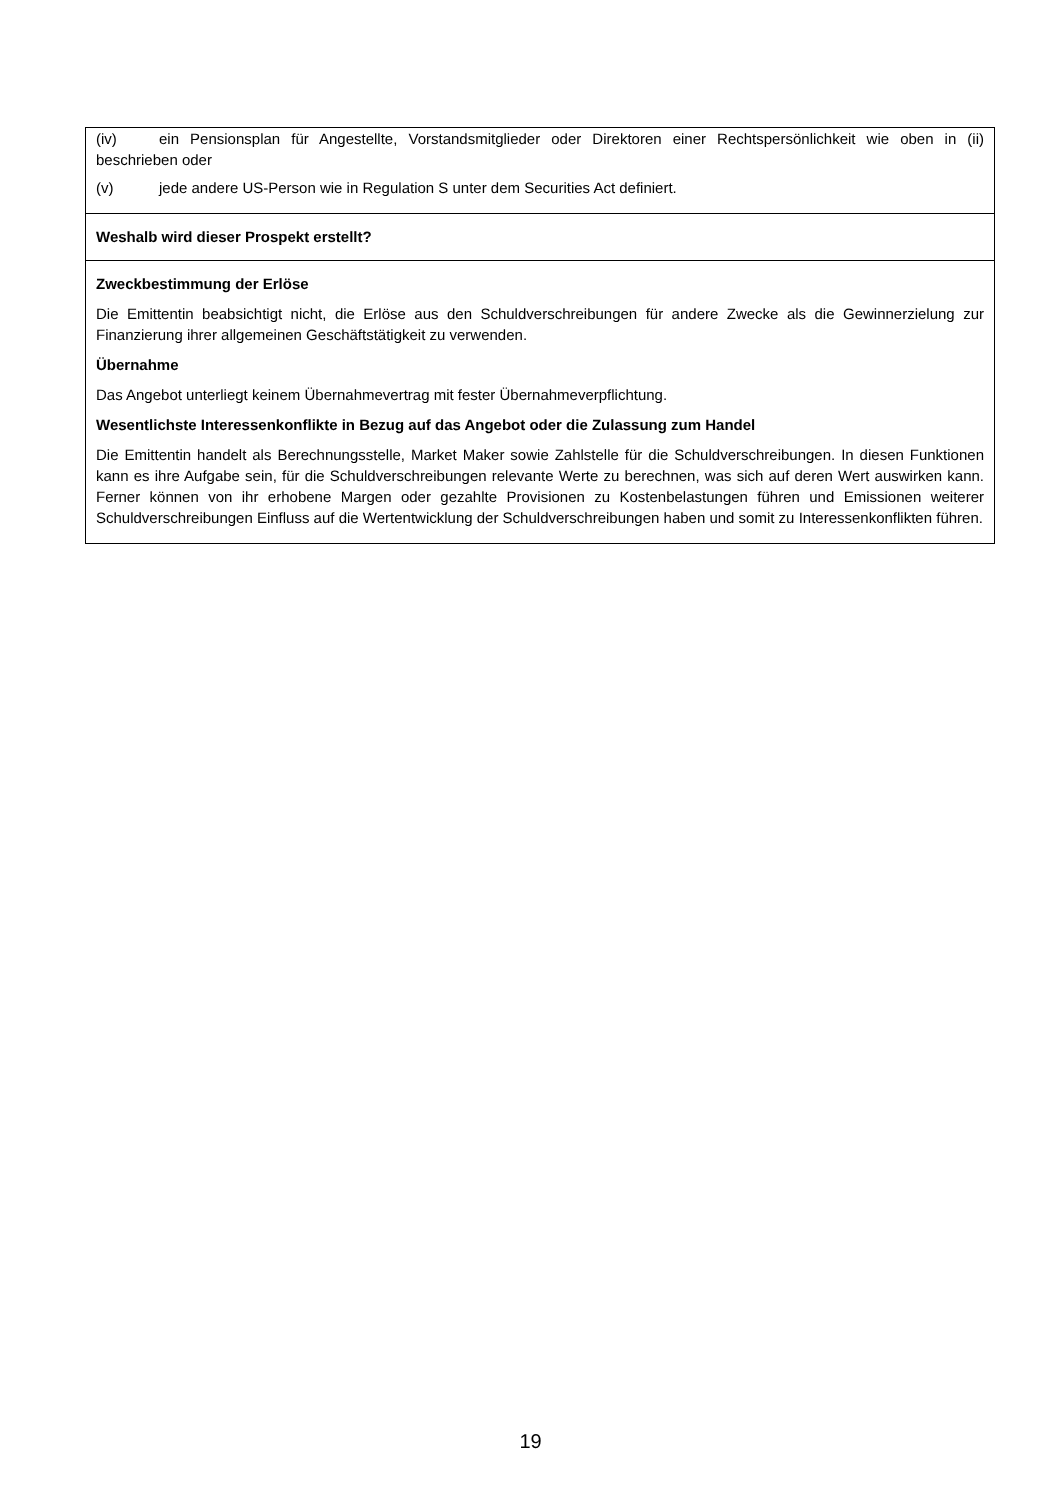(iv) ein Pensionsplan für Angestellte, Vorstandsmitglieder oder Direktoren einer Rechtspersönlichkeit wie oben in (ii) beschrieben oder
(v) jede andere US-Person wie in Regulation S unter dem Securities Act definiert.
Weshalb wird dieser Prospekt erstellt?
Zweckbestimmung der Erlöse
Die Emittentin beabsichtigt nicht, die Erlöse aus den Schuldverschreibungen für andere Zwecke als die Gewinnerzielung zur Finanzierung ihrer allgemeinen Geschäftstätigkeit zu verwenden.
Übernahme
Das Angebot unterliegt keinem Übernahmevertrag mit fester Übernahmeverpflichtung.
Wesentlichste Interessenkonflikte in Bezug auf das Angebot oder die Zulassung zum Handel
Die Emittentin handelt als Berechnungsstelle, Market Maker sowie Zahlstelle für die Schuldverschreibungen. In diesen Funktionen kann es ihre Aufgabe sein, für die Schuldverschreibungen relevante Werte zu berechnen, was sich auf deren Wert auswirken kann. Ferner können von ihr erhobene Margen oder gezahlte Provisionen zu Kostenbelastungen führen und Emissionen weiterer Schuldverschreibungen Einfluss auf die Wertentwicklung der Schuldverschreibungen haben und somit zu Interessenkonflikten führen.
19